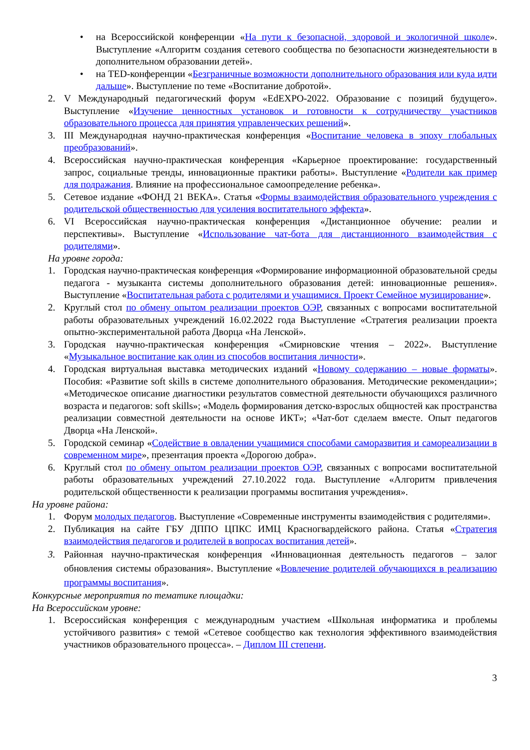• на Всероссийской конференции «На пути к безопасной, здоровой и экологичной школе». Выступление «Алгоритм создания сетевого сообщества по безопасности жизнедеятельности в дополнительном образовании детей».
• на TED-конференции «Безграничные возможности дополнительного образования или куда идти дальше». Выступление по теме «Воспитание добротой».
2. V Международный педагогический форум «EdEXPO-2022. Образование с позиций будущего». Выступление «Изучение ценностных установок и готовности к сотрудничеству участников образовательного процесса для принятия управленческих решений».
3. III Международная научно-практическая конференция «Воспитание человека в эпоху глобальных преобразований».
4. Всероссийская научно-практическая конференция «Карьерное проектирование: государственный запрос, социальные тренды, инновационные практики работы». Выступление «Родители как пример для подражания. Влияние на профессиональное самоопределение ребенка».
5. Сетевое издание «ФОНД 21 ВЕКА». Статья «Формы взаимодействия образовательного учреждения с родительской общественностью для усиления воспитательного эффекта».
6. VI Всероссийская научно-практическая конференция «Дистанционное обучение: реалии и перспективы». Выступление «Использование чат-бота для дистанционного взаимодействия с родителями».
На уровне города:
1. Городская научно-практическая конференция «Формирование информационной образовательной среды педагога - музыканта системы дополнительного образования детей: инновационные решения». Выступление «Воспитательная работа с родителями и учащимися. Проект Семейное музицирование».
2. Круглый стол по обмену опытом реализации проектов ОЭР, связанных с вопросами воспитательной работы образовательных учреждений 16.02.2022 года Выступление «Стратегия реализации проекта опытно-экспериментальной работа Дворца «На Ленской».
3. Городская научно-практическая конференция «Смирновские чтения – 2022». Выступление «Музыкальное воспитание как один из способов воспитания личности».
4. Городская виртуальная выставка методических изданий «Новому содержанию – новые форматы». Пособия: «Развитие soft skills в системе дополнительного образования. Методические рекомендации»; «Методическое описание диагностики результатов совместной деятельности обучающихся различного возраста и педагогов: soft skills»; «Модель формирования детско-взрослых общностей как пространства реализации совместной деятельности на основе ИКТ»; «Чат-бот сделаем вместе. Опыт педагогов Дворца «На Ленской».
5. Городской семинар «Содействие в овладении учащимися способами саморазвития и самореализации в современном мире», презентация проекта «Дорогою добра».
6. Круглый стол по обмену опытом реализации проектов ОЭР, связанных с вопросами воспитательной работы образовательных учреждений 27.10.2022 года. Выступление «Алгоритм привлечения родительской общественности к реализации программы воспитания учреждения».
На уровне района:
1. Форум молодых педагогов. Выступление «Современные инструменты взаимодействия с родителями».
2. Публикация на сайте ГБУ ДППО ЦПКС ИМЦ Красногвардейского района. Статья «Стратегия взаимодействия педагогов и родителей в вопросах воспитания детей».
3. Районная научно-практическая конференция «Инновационная деятельность педагогов – залог обновления системы образования». Выступление «Вовлечение родителей обучающихся в реализацию программы воспитания».
Конкурсные мероприятия по тематике площадки:
На Всероссийском уровне:
1. Всероссийская конференция с международным участием «Школьная информатика и проблемы устойчивого развития» с темой «Сетевое сообщество как технология эффективного взаимодействия участников образовательного процесса». – Диплом III степени.
3